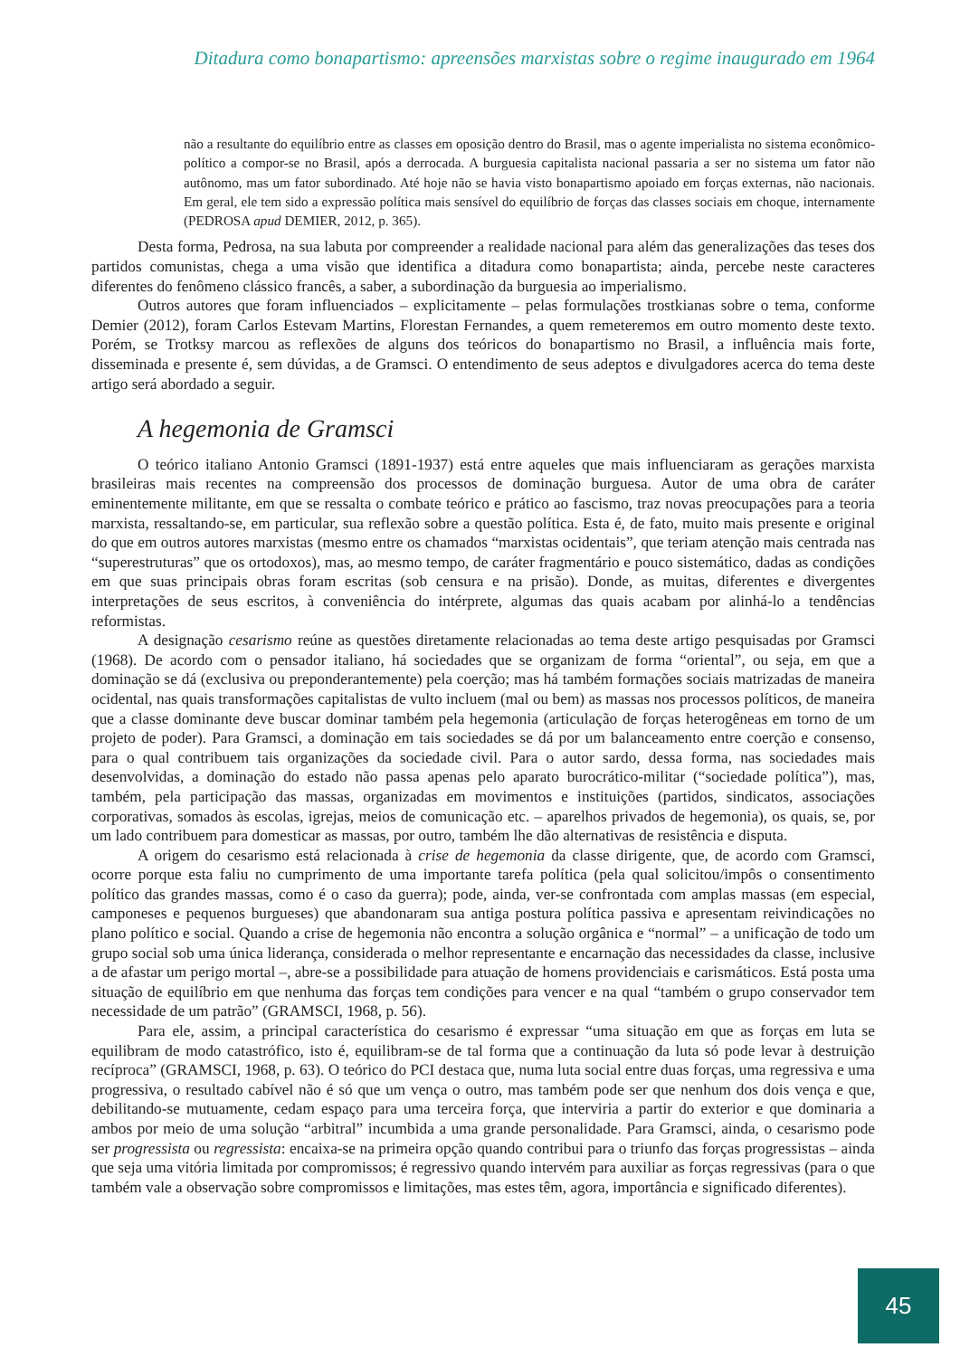Ditadura como bonapartismo: apreensões marxistas sobre o regime inaugurado em 1964
não a resultante do equilíbrio entre as classes em oposição dentro do Brasil, mas o agente imperialista no sistema econômico-político a compor-se no Brasil, após a derrocada. A burguesia capitalista nacional passaria a ser no sistema um fator não autônomo, mas um fator subordinado. Até hoje não se havia visto bonapartismo apoiado em forças externas, não nacionais. Em geral, ele tem sido a expressão política mais sensível do equilíbrio de forças das classes sociais em choque, internamente (PEDROSA apud DEMIER, 2012, p. 365).
Desta forma, Pedrosa, na sua labuta por compreender a realidade nacional para além das generalizações das teses dos partidos comunistas, chega a uma visão que identifica a ditadura como bonapartista; ainda, percebe neste caracteres diferentes do fenômeno clássico francês, a saber, a subordinação da burguesia ao imperialismo.
Outros autores que foram influenciados – explicitamente – pelas formulações trostkianas sobre o tema, conforme Demier (2012), foram Carlos Estevam Martins, Florestan Fernandes, a quem remeteremos em outro momento deste texto. Porém, se Trotksy marcou as reflexões de alguns dos teóricos do bonapartismo no Brasil, a influência mais forte, disseminada e presente é, sem dúvidas, a de Gramsci. O entendimento de seus adeptos e divulgadores acerca do tema deste artigo será abordado a seguir.
A hegemonia de Gramsci
O teórico italiano Antonio Gramsci (1891-1937) está entre aqueles que mais influenciaram as gerações marxista brasileiras mais recentes na compreensão dos processos de dominação burguesa. Autor de uma obra de caráter eminentemente militante, em que se ressalta o combate teórico e prático ao fascismo, traz novas preocupações para a teoria marxista, ressaltando-se, em particular, sua reflexão sobre a questão política. Esta é, de fato, muito mais presente e original do que em outros autores marxistas (mesmo entre os chamados “marxistas ocidentais”, que teriam atenção mais centrada nas “superestruturas” que os ortodoxos), mas, ao mesmo tempo, de caráter fragmentário e pouco sistemático, dadas as condições em que suas principais obras foram escritas (sob censura e na prisão). Donde, as muitas, diferentes e divergentes interpretações de seus escritos, à conveniência do intérprete, algumas das quais acabam por alinhá-lo a tendências reformistas.
A designação cesarismo reúne as questões diretamente relacionadas ao tema deste artigo pesquisadas por Gramsci (1968). De acordo com o pensador italiano, há sociedades que se organizam de forma “oriental”, ou seja, em que a dominação se dá (exclusiva ou preponderantemente) pela coerção; mas há também formações sociais matrizadas de maneira ocidental, nas quais transformações capitalistas de vulto incluem (mal ou bem) as massas nos processos políticos, de maneira que a classe dominante deve buscar dominar também pela hegemonia (articulação de forças heterogêneas em torno de um projeto de poder). Para Gramsci, a dominação em tais sociedades se dá por um balanceamento entre coerção e consenso, para o qual contribuem tais organizações da sociedade civil. Para o autor sardo, dessa forma, nas sociedades mais desenvolvidas, a dominação do estado não passa apenas pelo aparato burocrático-militar (“sociedade política”), mas, também, pela participação das massas, organizadas em movimentos e instituições (partidos, sindicatos, associações corporativas, somados às escolas, igrejas, meios de comunicação etc. – aparelhos privados de hegemonia), os quais, se, por um lado contribuem para domesticar as massas, por outro, também lhe dão alternativas de resistência e disputa.
A origem do cesarismo está relacionada à crise de hegemonia da classe dirigente, que, de acordo com Gramsci, ocorre porque esta faliu no cumprimento de uma importante tarefa política (pela qual solicitou/impôs o consentimento político das grandes massas, como é o caso da guerra); pode, ainda, ver-se confrontada com amplas massas (em especial, camponeses e pequenos burgueses) que abandonaram sua antiga postura política passiva e apresentam reivindicações no plano político e social. Quando a crise de hegemonia não encontra a solução orgânica e “normal” – a unificação de todo um grupo social sob uma única liderança, considerada o melhor representante e encarnação das necessidades da classe, inclusive a de afastar um perigo mortal –, abre-se a possibilidade para atuação de homens providenciais e carismáticos. Está posta uma situação de equilíbrio em que nenhuma das forças tem condições para vencer e na qual “também o grupo conservador tem necessidade de um patrão” (GRAMSCI, 1968, p. 56).
Para ele, assim, a principal característica do cesarismo é expressar “uma situação em que as forças em luta se equilibram de modo catastrófico, isto é, equilibram-se de tal forma que a continuação da luta só pode levar à destruição recíproca” (GRAMSCI, 1968, p. 63). O teórico do PCI destaca que, numa luta social entre duas forças, uma regressiva e uma progressiva, o resultado cabível não é só que um vença o outro, mas também pode ser que nenhum dos dois vença e que, debilitando-se mutuamente, cedam espaço para uma terceira força, que interviria a partir do exterior e que dominaria a ambos por meio de uma solução “arbitral” incumbida a uma grande personalidade. Para Gramsci, ainda, o cesarismo pode ser progressista ou regressista: encaixa-se na primeira opção quando contribui para o triunfo das forças progressistas – ainda que seja uma vitória limitada por compromissos; é regressivo quando intervém para auxiliar as forças regressivas (para o que também vale a observação sobre compromissos e limitações, mas estes têm, agora, importância e significado diferentes).
45